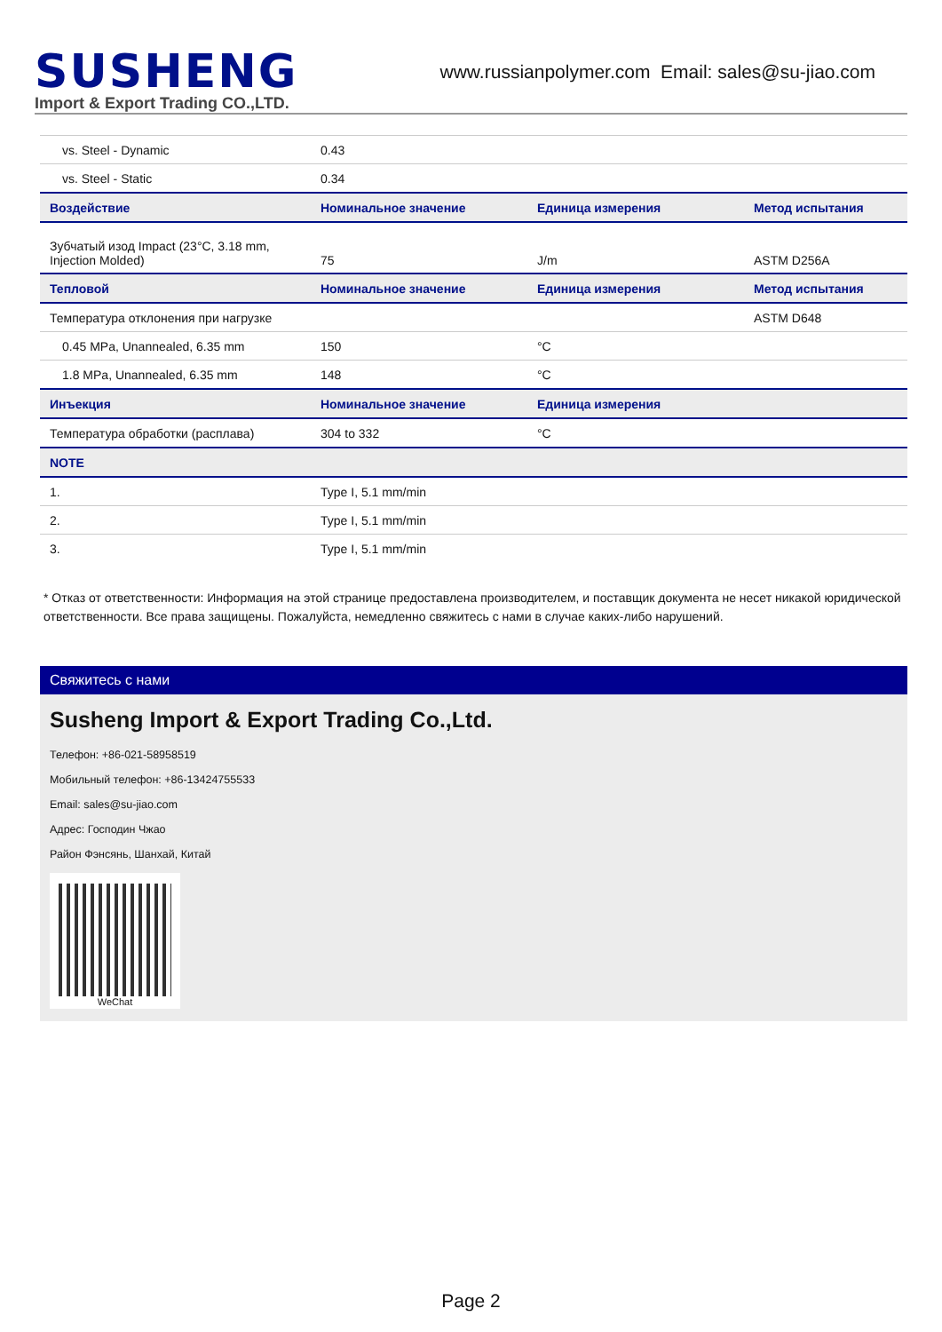SUSHENG
Import & Export Trading CO.,LTD.
www.russianpolymer.com Email: sales@su-jiao.com
| vs. Steel - Dynamic | 0.43 | | |
| vs. Steel - Static | 0.34 | | |
| Воздействие | Номинальное значение | Единица измерения | Метод испытания |
| Зубчатый изод Impact (23°C, 3.18 mm, Injection Molded) | 75 | J/m | ASTM D256A |
| Тепловой | Номинальное значение | Единица измерения | Метод испытания |
| Температура отклонения при нагрузке | | | ASTM D648 |
| 0.45 MPa, Unannealed, 6.35 mm | 150 | °C | |
| 1.8 MPa, Unannealed, 6.35 mm | 148 | °C | |
| Инъекция | Номинальное значение | Единица измерения | |
| Температура обработки (расплава) | 304 to 332 | °C | |
| NOTE | | | |
| 1. | Type I, 5.1 mm/min | | |
| 2. | Type I, 5.1 mm/min | | |
| 3. | Type I, 5.1 mm/min | | |
* Отказ от ответственности: Информация на этой странице предоставлена производителем, и поставщик документа не несет никакой юридической ответственности. Все права защищены. Пожалуйста, немедленно свяжитесь с нами в случае каких-либо нарушений.
Свяжитесь с нами
Susheng Import & Export Trading Co.,Ltd.
Телефон: +86-021-58958519
Мобильный телефон: +86-13424755533
Email: sales@su-jiao.com
Адрес: Господин Чжао
Район Фэнсянь, Шанхай, Китай
WeChat
Page 2